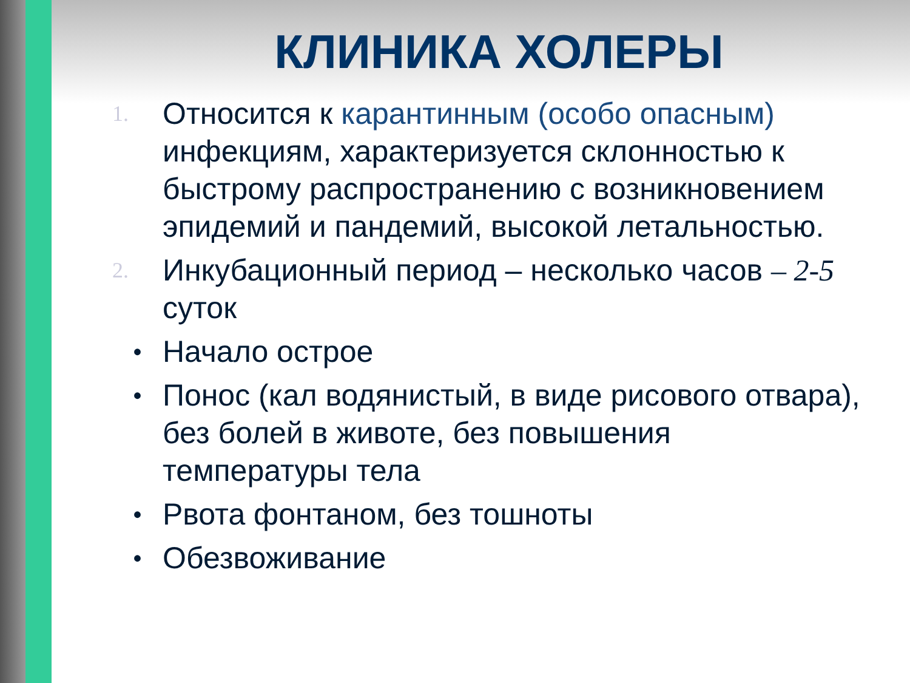КЛИНИКА ХОЛЕРЫ
1. Относится к карантинным (особо опасным) инфекциям, характеризуется склонностью к быстрому распространению с возникновением эпидемий и пандемий, высокой летальностью.
2. Инкубационный период – несколько часов – 2-5 суток
• Начало острое
• Понос (кал водянистый, в виде рисового отвара), без болей в животе, без повышения температуры тела
• Рвота фонтаном, без тошноты
• Обезвоживание